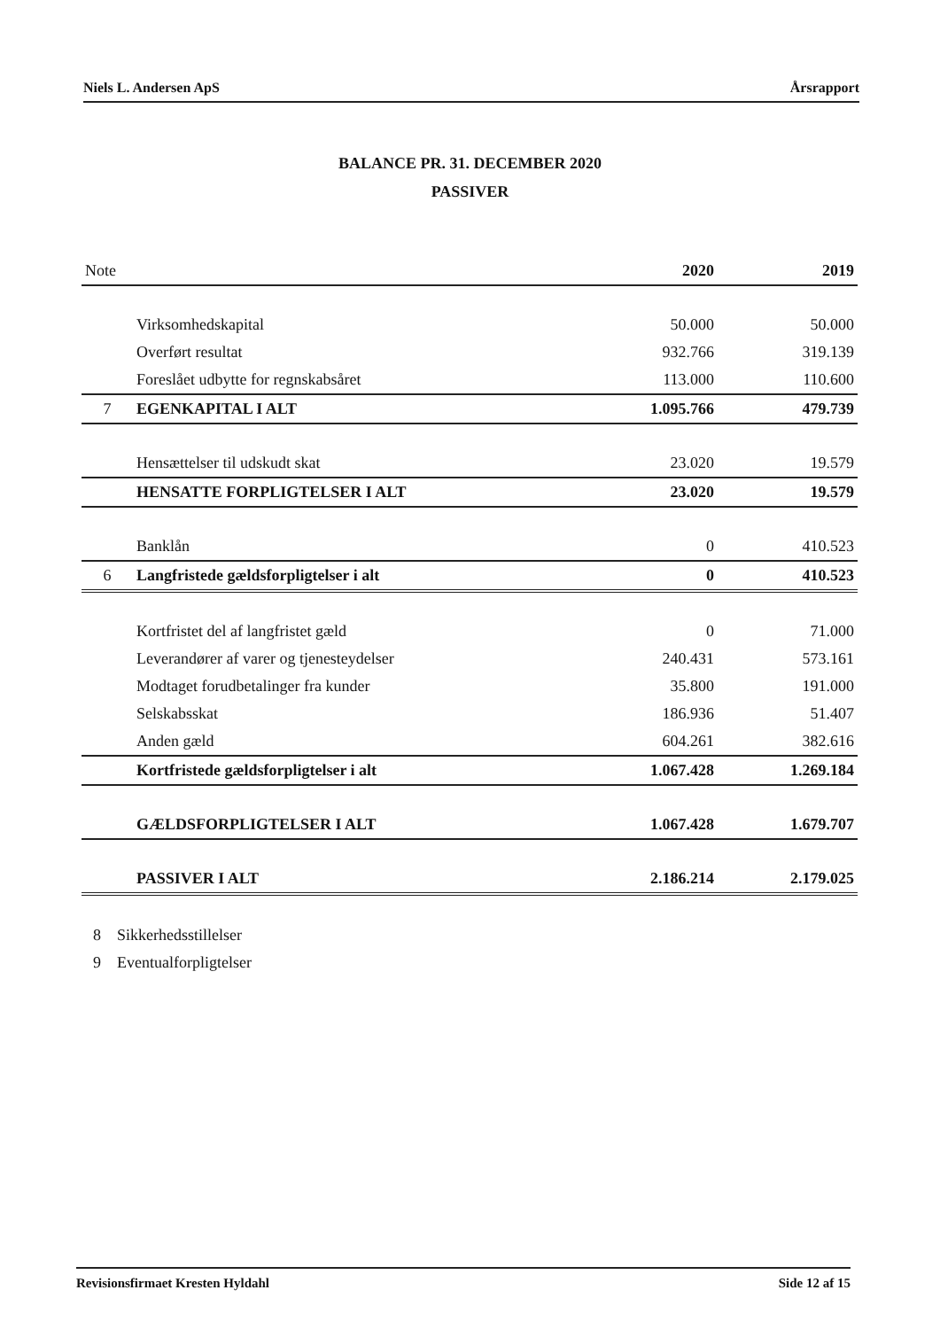Niels L. Andersen ApS Årsrapport
BALANCE PR. 31. DECEMBER 2020
PASSIVER
| Note | | 2020 | 2019 |
| --- | --- | --- | --- |
| | Virksomhedskapital | 50.000 | 50.000 |
| | Overført resultat | 932.766 | 319.139 |
| | Foreslået udbytte for regnskabsåret | 113.000 | 110.600 |
| 7 | EGENKAPITAL I ALT | 1.095.766 | 479.739 |
| | Hensættelser til udskudt skat | 23.020 | 19.579 |
| | HENSATTE FORPLIGTELSER I ALT | 23.020 | 19.579 |
| | Banklån | 0 | 410.523 |
| 6 | Langfristede gældsforpligtelser i alt | 0 | 410.523 |
| | Kortfristet del af langfristet gæld | 0 | 71.000 |
| | Leverandører af varer og tjenesteydelser | 240.431 | 573.161 |
| | Modtaget forudbetalinger fra kunder | 35.800 | 191.000 |
| | Selskabsskat | 186.936 | 51.407 |
| | Anden gæld | 604.261 | 382.616 |
| | Kortfristede gældsforpligtelser i alt | 1.067.428 | 1.269.184 |
| | GÆLDSFORPLIGTELSER I ALT | 1.067.428 | 1.679.707 |
| | PASSIVER I ALT | 2.186.214 | 2.179.025 |
8 Sikkerhedsstillelser
9 Eventualforpligtelser
Revisionsfirmaet Kresten Hyldahl Side 12 af 15